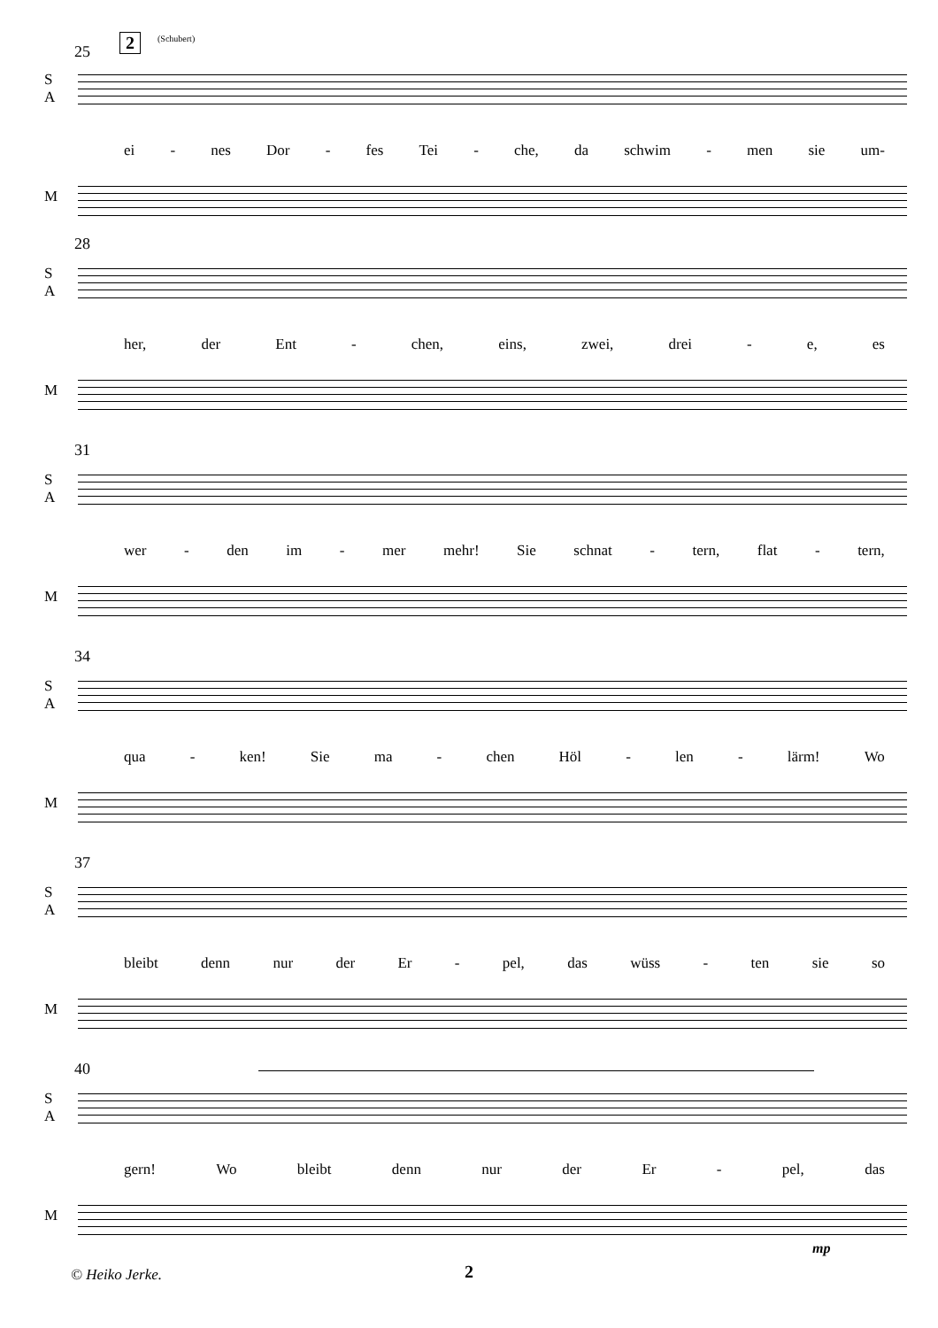2 (Schubert)
25
S
A
ei - nes Dor - fes Tei - che, da schwim - men sie um-
M
28
S
A
her, der Ent - chen, eins, zwei, drei - e, es
M
31
S
A
wer - den im - mer mehr! Sie schnat - tern, flat - tern,
M
34
S
A
qua - ken! Sie ma - chen Höl - len - lärm! Wo
M
37
S
A
bleibt denn nur der Er - pel, das wüss - ten sie so
M
40
S
A
gern! Wo bleibt denn nur der Er - pel, das
M
mp
© Heiko Jerke. 2